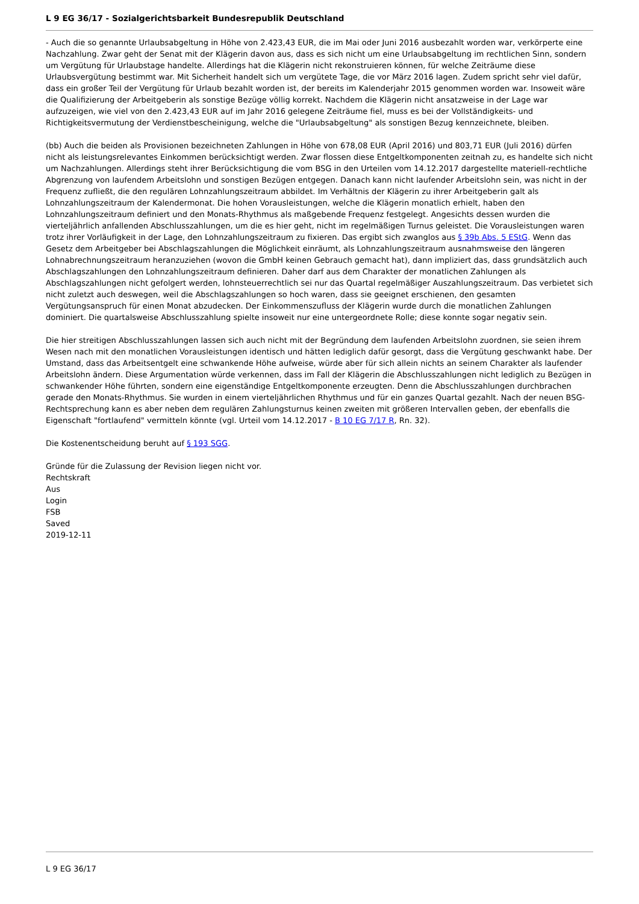L 9 EG 36/17 - Sozialgerichtsbarkeit Bundesrepublik Deutschland
- Auch die so genannte Urlaubsabgeltung in Höhe von 2.423,43 EUR, die im Mai oder Juni 2016 ausbezahlt worden war, verkörperte eine Nachzahlung. Zwar geht der Senat mit der Klägerin davon aus, dass es sich nicht um eine Urlaubsabgeltung im rechtlichen Sinn, sondern um Vergütung für Urlaubstage handelte. Allerdings hat die Klägerin nicht rekonstruieren können, für welche Zeiträume diese Urlaubsvergütung bestimmt war. Mit Sicherheit handelt sich um vergütete Tage, die vor März 2016 lagen. Zudem spricht sehr viel dafür, dass ein großer Teil der Vergütung für Urlaub bezahlt worden ist, der bereits im Kalenderjahr 2015 genommen worden war. Insoweit wäre die Qualifizierung der Arbeitgeberin als sonstige Bezüge völlig korrekt. Nachdem die Klägerin nicht ansatzweise in der Lage war aufzuzeigen, wie viel von den 2.423,43 EUR auf im Jahr 2016 gelegene Zeiträume fiel, muss es bei der Vollständigkeits- und Richtigkeitsvermutung der Verdienstbescheinigung, welche die "Urlaubsabgeltung" als sonstigen Bezug kennzeichnete, bleiben.
(bb) Auch die beiden als Provisionen bezeichneten Zahlungen in Höhe von 678,08 EUR (April 2016) und 803,71 EUR (Juli 2016) dürfen nicht als leistungsrelevantes Einkommen berücksichtigt werden. Zwar flossen diese Entgeltkomponenten zeitnah zu, es handelte sich nicht um Nachzahlungen. Allerdings steht ihrer Berücksichtigung die vom BSG in den Urteilen vom 14.12.2017 dargestellte materiell-rechtliche Abgrenzung von laufendem Arbeitslohn und sonstigen Bezügen entgegen. Danach kann nicht laufender Arbeitslohn sein, was nicht in der Frequenz zufließt, die den regulären Lohnzahlungszeitraum abbildet. Im Verhältnis der Klägerin zu ihrer Arbeitgeberin galt als Lohnzahlungszeitraum der Kalendermonat. Die hohen Vorausleistungen, welche die Klägerin monatlich erhielt, haben den Lohnzahlungszeitraum definiert und den Monats-Rhythmus als maßgebende Frequenz festgelegt. Angesichts dessen wurden die vierteljährlich anfallenden Abschlusszahlungen, um die es hier geht, nicht im regelmäßigen Turnus geleistet. Die Vorausleistungen waren trotz ihrer Vorläufigkeit in der Lage, den Lohnzahlungszeitraum zu fixieren. Das ergibt sich zwanglos aus § 39b Abs. 5 EStG. Wenn das Gesetz dem Arbeitgeber bei Abschlagszahlungen die Möglichkeit einräumt, als Lohnzahlungszeitraum ausnahmsweise den längeren Lohnabrechnungszeitraum heranzuziehen (wovon die GmbH keinen Gebrauch gemacht hat), dann impliziert das, dass grundsätzlich auch Abschlagszahlungen den Lohnzahlungszeitraum definieren. Daher darf aus dem Charakter der monatlichen Zahlungen als Abschlagszahlungen nicht gefolgert werden, lohnsteuerrechtlich sei nur das Quartal regelmäßiger Auszahlungszeitraum. Das verbietet sich nicht zuletzt auch deswegen, weil die Abschlagszahlungen so hoch waren, dass sie geeignet erschienen, den gesamten Vergütungsanspruch für einen Monat abzudecken. Der Einkommenszufluss der Klägerin wurde durch die monatlichen Zahlungen dominiert. Die quartalsweise Abschlusszahlung spielte insoweit nur eine untergeordnete Rolle; diese konnte sogar negativ sein.
Die hier streitigen Abschlusszahlungen lassen sich auch nicht mit der Begründung dem laufenden Arbeitslohn zuordnen, sie seien ihrem Wesen nach mit den monatlichen Vorausleistungen identisch und hätten lediglich dafür gesorgt, dass die Vergütung geschwankt habe. Der Umstand, dass das Arbeitsentgelt eine schwankende Höhe aufweise, würde aber für sich allein nichts an seinem Charakter als laufender Arbeitslohn ändern. Diese Argumentation würde verkennen, dass im Fall der Klägerin die Abschlusszahlungen nicht lediglich zu Bezügen in schwankender Höhe führten, sondern eine eigenständige Entgeltkomponente erzeugten. Denn die Abschlusszahlungen durchbrachen gerade den Monats-Rhythmus. Sie wurden in einem vierteljährlichen Rhythmus und für ein ganzes Quartal gezahlt. Nach der neuen BSG-Rechtsprechung kann es aber neben dem regulären Zahlungsturnus keinen zweiten mit größeren Intervallen geben, der ebenfalls die Eigenschaft "fortlaufend" vermitteln könnte (vgl. Urteil vom 14.12.2017 - B 10 EG 7/17 R, Rn. 32).
Die Kostenentscheidung beruht auf § 193 SGG.
Gründe für die Zulassung der Revision liegen nicht vor.
Rechtskraft
Aus
Login
FSB
Saved
2019-12-11
L 9 EG 36/17